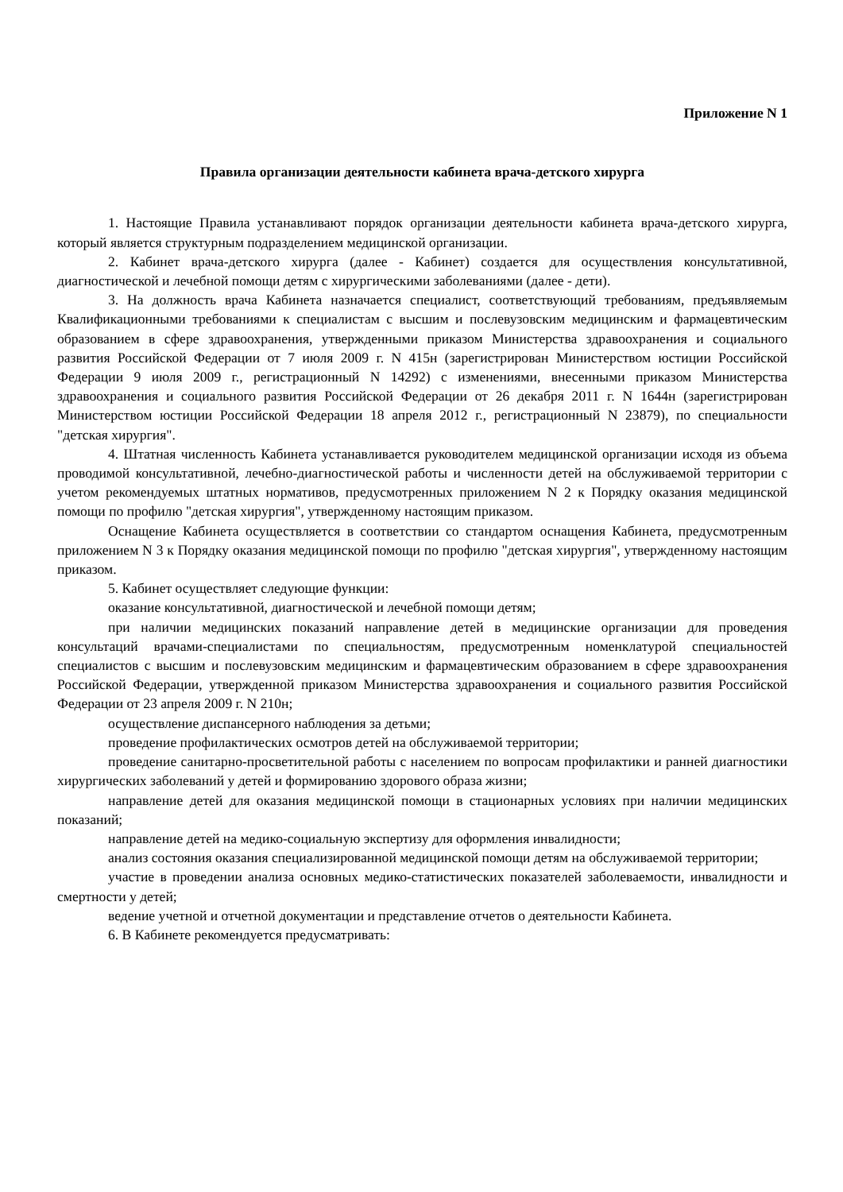Приложение N 1
Правила организации деятельности кабинета врача-детского хирурга
1. Настоящие Правила устанавливают порядок организации деятельности кабинета врача-детского хирурга, который является структурным подразделением медицинской организации.
2. Кабинет врача-детского хирурга (далее - Кабинет) создается для осуществления консультативной, диагностической и лечебной помощи детям с хирургическими заболеваниями (далее - дети).
3. На должность врача Кабинета назначается специалист, соответствующий требованиям, предъявляемым Квалификационными требованиями к специалистам с высшим и послевузовским медицинским и фармацевтическим образованием в сфере здравоохранения, утвержденными приказом Министерства здравоохранения и социального развития Российской Федерации от 7 июля 2009 г. N 415н (зарегистрирован Министерством юстиции Российской Федерации 9 июля 2009 г., регистрационный N 14292) с изменениями, внесенными приказом Министерства здравоохранения и социального развития Российской Федерации от 26 декабря 2011 г. N 1644н (зарегистрирован Министерством юстиции Российской Федерации 18 апреля 2012 г., регистрационный N 23879), по специальности "детская хирургия".
4. Штатная численность Кабинета устанавливается руководителем медицинской организации исходя из объема проводимой консультативной, лечебно-диагностической работы и численности детей на обслуживаемой территории с учетом рекомендуемых штатных нормативов, предусмотренных приложением N 2 к Порядку оказания медицинской помощи по профилю "детская хирургия", утвержденному настоящим приказом.
Оснащение Кабинета осуществляется в соответствии со стандартом оснащения Кабинета, предусмотренным приложением N 3 к Порядку оказания медицинской помощи по профилю "детская хирургия", утвержденному настоящим приказом.
5. Кабинет осуществляет следующие функции:
оказание консультативной, диагностической и лечебной помощи детям;
при наличии медицинских показаний направление детей в медицинские организации для проведения консультаций врачами-специалистами по специальностям, предусмотренным номенклатурой специальностей специалистов с высшим и послевузовским медицинским и фармацевтическим образованием в сфере здравоохранения Российской Федерации, утвержденной приказом Министерства здравоохранения и социального развития Российской Федерации от 23 апреля 2009 г. N 210н;
осуществление диспансерного наблюдения за детьми;
проведение профилактических осмотров детей на обслуживаемой территории;
проведение санитарно-просветительной работы с населением по вопросам профилактики и ранней диагностики хирургических заболеваний у детей и формированию здорового образа жизни;
направление детей для оказания медицинской помощи в стационарных условиях при наличии медицинских показаний;
направление детей на медико-социальную экспертизу для оформления инвалидности;
анализ состояния оказания специализированной медицинской помощи детям на обслуживаемой территории;
участие в проведении анализа основных медико-статистических показателей заболеваемости, инвалидности и смертности у детей;
ведение учетной и отчетной документации и представление отчетов о деятельности Кабинета.
6. В Кабинете рекомендуется предусматривать: